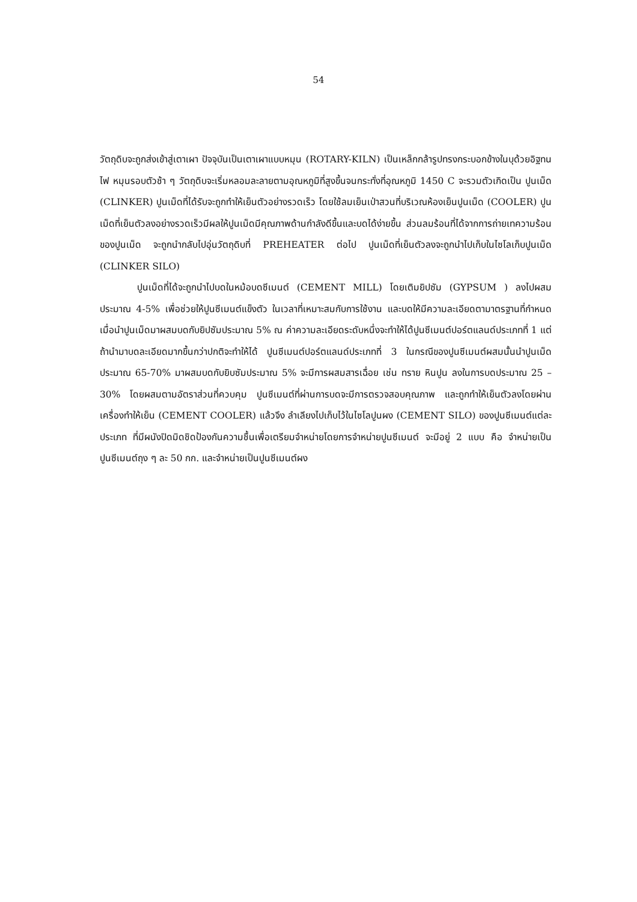54
วัตถุดิบจะถูกส่งเข้าสู่เตาเผา ปัจจุบันเป็นเตาเผาแบบหมุน (ROTARY-KILN) เป็นเหล็กกล้ารูปทรงกระบอกข้างในบุด้วยอิฐทนไฟ หมุนรอบตัวช้า ๆ วัตถุดิบจะเริ่มหลอมละลายตามอุณหภูมิที่สูงขึ้นจนกระทั่งที่อุณหภูมิ 1450 C จะรวมตัวเกิดเป็น ปูนเม็ด (CLINKER) ปูนเม็ดที่ได้รับจะถูกทำให้เย็นตัวอย่างรวดเร็ว โดยใช้ลมเย็นเป่าสวนที่บริเวณห้องเย็นปูนเม็ด (COOLER) ปูนเม็ดที่เย็นตัวลงอย่างรวดเร็วมีผลให้ปูนเม็ดมีคุณภาพด้านกำลังดีขึ้นและบดได้ง่ายขึ้น ส่วนลมร้อนที่ได้จากการถ่ายเทความร้อนของปูนเม็ด จะถูกนำกลับไปอุ่นวัตถุดิบที่ PREHEATER ต่อไป ปูนเม็ดที่เย็นตัวลงจะถูกนำไปเก็บในไซโลเก็บปูนเม็ด (CLINKER SILO)
ปูนเม็ดที่ได้จะถูกนำไปบดในหม้อบดซีเมนต์ (CEMENT MILL) โดยเติมยิปซัม (GYPSUM ) ลงไปผสมประมาณ 4-5% เพื่อช่วยให้ปูนซีเมนต์แข็งตัว ในเวลาที่เหมาะสมกับการใช้งาน และบดให้มีความละเอียดตามาตรฐานที่กำหนด เมื่อนำปูนเม็ดมาผสมบดกับยิปซัมประมาณ 5% ณ ค่าความละเอียดระดับหนึ่งจะทำให้ได้ปูนซีเมนต์ปอร์ตแลนด์ประเภทที่ 1 แต่ถ้านำมาบดละเอียดมากขึ้นกว่าปกติจะทำให้ได้ ปูนซีเมนต์ปอร์ตแลนด์ประเภทที่ 3 ในกรณีของปูนซีเมนต์ผสมนั้นนำปูนเม็ดประมาณ 65-70% มาผสมบดกับยิบซัมประมาณ 5% จะมีการผสมสารเฉื่อย เช่น ทราย หินปูน ลงในการบดประมาณ 25 – 30% โดยผสมตามอัตราส่วนที่ควบคุม ปูนซีเมนต์ที่ผ่านการบดจะมีการตรวจสอบคุณภาพ และถูกทำให้เย็นตัวลงโดยผ่านเครื่องทำให้เย็น (CEMENT COOLER) แล้วจึง ลำเลียงไปเก็บไว้ในไซโลปูนผง (CEMENT SILO) ของปูนซีเมนต์แต่ละประเภท ที่มีผนังปิดมิดชิดป้องกันความชื้นเพื่อเตรียมจำหน่ายโดยการจำหน่ายปูนซีเมนต์ จะมีอยู่ 2 แบบ คือ จำหน่ายเป็นปูนซีเมนต์ถุง ๆ ละ 50 กก. และจำหน่ายเป็นปูนซีเมนต์ผง